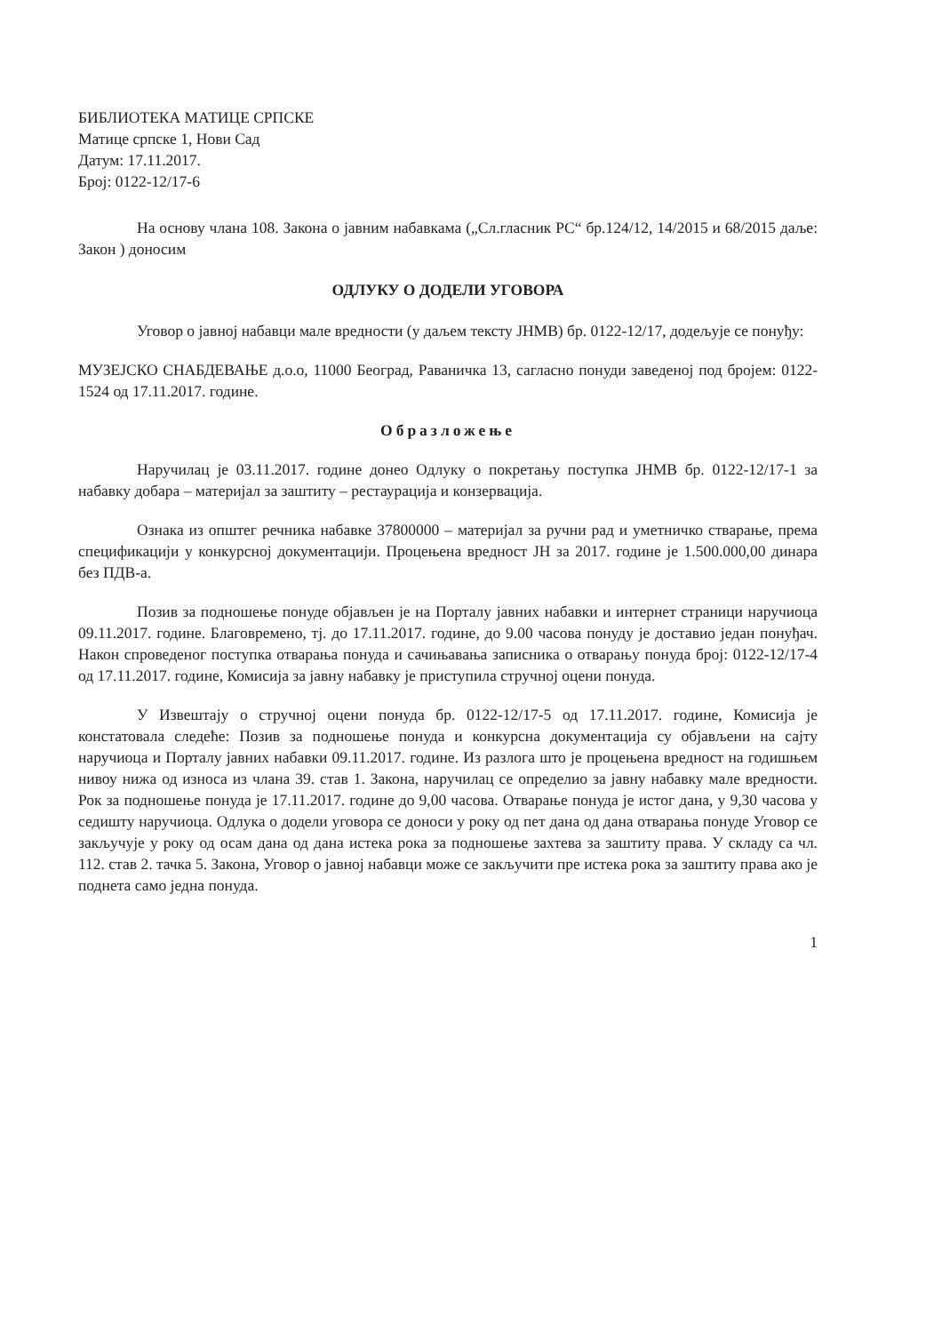БИБЛИОТЕКА МАТИЦЕ СРПСКЕ
Матице српске 1, Нови Сад
Датум: 17.11.2017.
Број: 0122-12/17-6
На основу члана 108. Закона о јавним набавкама („Сл.гласник РС“ бр.124/12, 14/2015 и 68/2015 даље: Закон ) доносим
ОДЛУКУ О ДОДЕЛИ УГОВОРА
Уговор о јавној набавци мале вредности (у даљем тексту ЈНМВ) бр. 0122-12/17, додељује се понуђу:
МУЗЕЈСКО СНАБДЕВАЊЕ д.о.о, 11000 Београд, Раваничка 13, сагласно понуди заведеној под бројем: 0122-1524 од 17.11.2017. године.
Образложење
Наручилац је 03.11.2017. године донео Одлуку о покретању поступка ЈНМВ бр. 0122-12/17-1 за набавку добара – материјал за заштиту – рестаурација и конзервација.
Ознака из општег речника набавке 37800000 – материјал за ручни рад и уметничко стварање, према спецификацији у конкурсној документацији. Процењена вредност ЈН за 2017. године је 1.500.000,00 динара без ПДВ-а.
Позив за подношење понуде објављен је на Порталу јавних набавки и интернет страници наручиоца 09.11.2017. године. Благовремено, тј. до 17.11.2017. године, до 9.00 часова понуду је доставио један понуђач. Након спроведеног поступка отварања понуда и сачињавања записника о отварању понуда број: 0122-12/17-4 од 17.11.2017. године, Комисија за јавну набавку је приступила стручној оцени понуда.
У Извештају о стручној оцени понуда бр. 0122-12/17-5 од 17.11.2017. године, Комисија је констатовала следеће: Позив за подношење понуда и конкурсна документација су објављени на сајту наручиоца и Порталу јавних набавки 09.11.2017. године. Из разлога што је процењена вредност на годишњем нивоу нижа од износа из члана 39. став 1. Закона, наручилац се определио за јавну набавку мале вредности. Рок за подношење понуда је 17.11.2017. године до 9,00 часова. Отварање понуда је истог дана, у 9,30 часова у седишту наручиоца. Одлука о додели уговора се доноси у року од пет дана од дана отварања понуде Уговор се закључује у року од осам дана од дана истека рока за подношење захтева за заштиту права. У складу са чл. 112. став 2. тачка 5. Закона, Уговор о јавној набавци може се закључити пре истека рока за заштиту права ако је поднета само једна понуда.
1